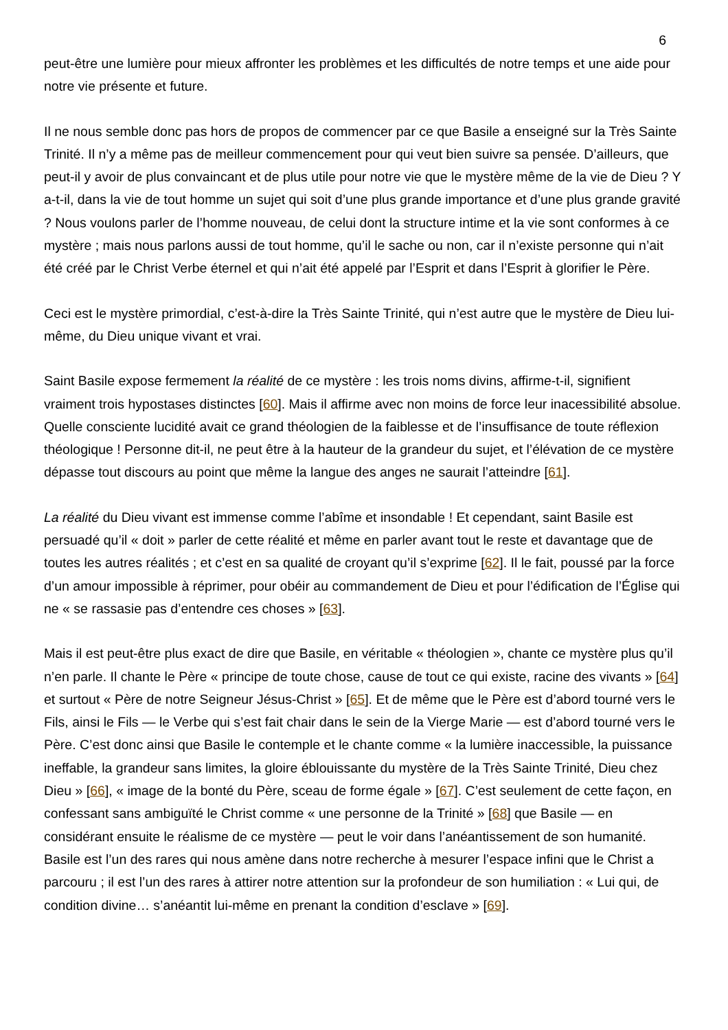6
peut-être une lumière pour mieux affronter les problèmes et les difficultés de notre temps et une aide pour notre vie présente et future.
Il ne nous semble donc pas hors de propos de commencer par ce que Basile a enseigné sur la Très Sainte Trinité. Il n’y a même pas de meilleur commencement pour qui veut bien suivre sa pensée. D’ailleurs, que peut-il y avoir de plus convaincant et de plus utile pour notre vie que le mystère même de la vie de Dieu ? Y a-t-il, dans la vie de tout homme un sujet qui soit d’une plus grande importance et d’une plus grande gravité ? Nous voulons parler de l’homme nouveau, de celui dont la structure intime et la vie sont conformes à ce mystère ; mais nous parlons aussi de tout homme, qu’il le sache ou non, car il n’existe personne qui n’ait été créé par le Christ Verbe éternel et qui n’ait été appelé par l’Esprit et dans l’Esprit à glorifier le Père.
Ceci est le mystère primordial, c’est-à-dire la Très Sainte Trinité, qui n’est autre que le mystère de Dieu lui-même, du Dieu unique vivant et vrai.
Saint Basile expose fermement la réalité de ce mystère : les trois noms divins, affirme-t-il, signifient vraiment trois hypostases distinctes [60]. Mais il affirme avec non moins de force leur inacessibilité absolue. Quelle consciente lucidité avait ce grand théologien de la faiblesse et de l’insuffisance de toute réflexion théologique ! Personne dit-il, ne peut être à la hauteur de la grandeur du sujet, et l’élévation de ce mystère dépasse tout discours au point que même la langue des anges ne saurait l’atteindre [61].
La réalité du Dieu vivant est immense comme l’abîme et insondable ! Et cependant, saint Basile est persuadé qu’il « doit » parler de cette réalité et même en parler avant tout le reste et davantage que de toutes les autres réalités ; et c’est en sa qualité de croyant qu’il s’exprime [62]. Il le fait, poussé par la force d’un amour impossible à réprimer, pour obéir au commandement de Dieu et pour l’édification de l’Église qui ne « se rassasie pas d’entendre ces choses » [63].
Mais il est peut-être plus exact de dire que Basile, en véritable « théologien », chante ce mystère plus qu’il n’en parle. Il chante le Père « principe de toute chose, cause de tout ce qui existe, racine des vivants » [64] et surtout « Père de notre Seigneur Jésus-Christ » [65]. Et de même que le Père est d’abord tourné vers le Fils, ainsi le Fils — le Verbe qui s’est fait chair dans le sein de la Vierge Marie — est d’abord tourné vers le Père. C’est donc ainsi que Basile le contemple et le chante comme « la lumière inaccessible, la puissance ineffable, la grandeur sans limites, la gloire éblouissante du mystère de la Très Sainte Trinité, Dieu chez Dieu » [66], « image de la bonté du Père, sceau de forme égale » [67]. C’est seulement de cette façon, en confessant sans ambiguïté le Christ comme « une personne de la Trinité » [68] que Basile — en considérant ensuite le réalisme de ce mystère — peut le voir dans l’anéantissement de son humanité. Basile est l’un des rares qui nous amène dans notre recherche à mesurer l’espace infini que le Christ a parcouru ; il est l’un des rares à attirer notre attention sur la profondeur de son humiliation : « Lui qui, de condition divine… s’anéantit lui-même en prenant la condition d’esclave » [69].